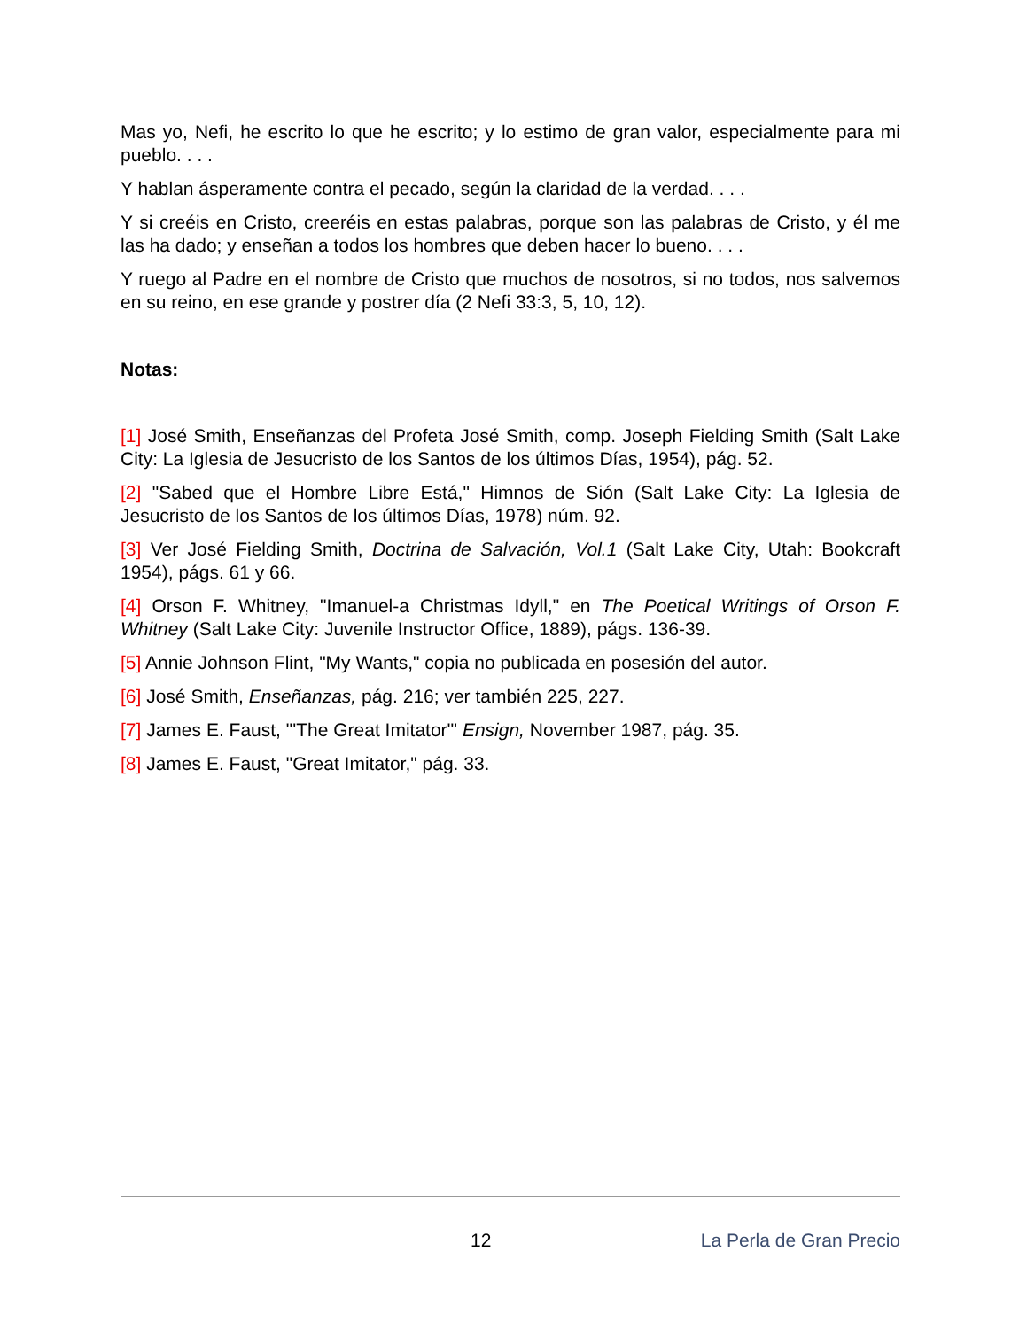Mas yo, Nefi, he escrito lo que he escrito; y lo estimo de gran valor, especialmente para mi pueblo. . . .
Y hablan ásperamente contra el pecado, según la claridad de la verdad. . . .
Y si creéis en Cristo, creeréis en estas palabras, porque son las palabras de Cristo, y él me las ha dado; y enseñan a todos los hombres que deben hacer lo bueno. . . .
Y ruego al Padre en el nombre de Cristo que muchos de nosotros, si no todos, nos salvemos en su reino, en ese grande y postrer día (2 Nefi 33:3, 5, 10, 12).
Notas:
[1] José Smith, Enseñanzas del Profeta José Smith, comp. Joseph Fielding Smith (Salt Lake City: La Iglesia de Jesucristo de los Santos de los últimos Días, 1954), pág. 52.
[2] "Sabed que el Hombre Libre Está," Himnos de Sión (Salt Lake City: La Iglesia de Jesucristo de los Santos de los últimos Días, 1978) núm. 92.
[3] Ver José Fielding Smith, Doctrina de Salvación, Vol.1 (Salt Lake City, Utah: Bookcraft 1954), págs. 61 y 66.
[4] Orson F. Whitney, "Imanuel-a Christmas Idyll," en The Poetical Writings of Orson F. Whitney (Salt Lake City: Juvenile Instructor Office, 1889), págs. 136-39.
[5] Annie Johnson Flint, "My Wants," copia no publicada en posesión del autor.
[6] José Smith, Enseñanzas, pág. 216; ver también 225, 227.
[7] James E. Faust, "'The Great Imitator'" Ensign, November 1987, pág. 35.
[8] James E. Faust, "Great Imitator," pág. 33.
12 La Perla de Gran Precio